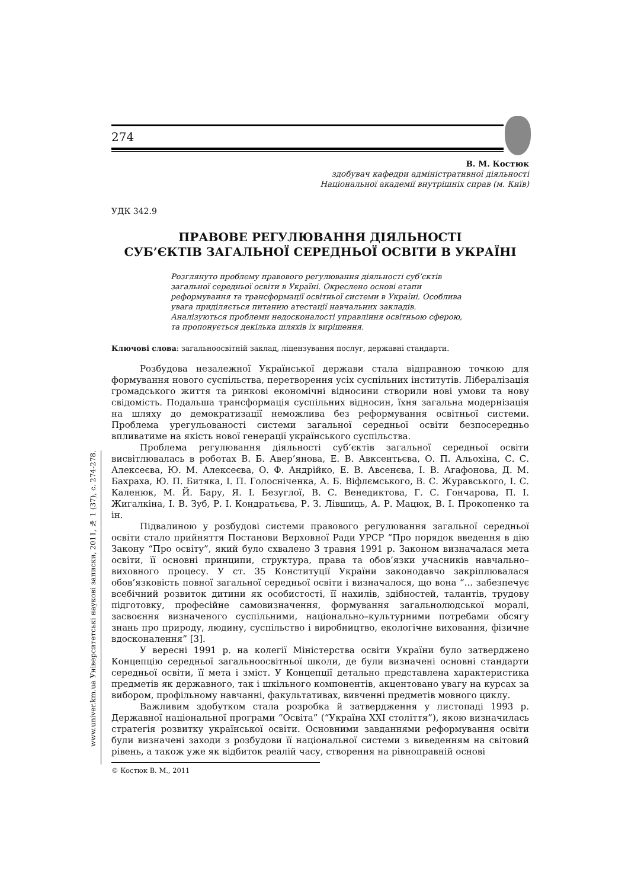274
www.univer.km.ua Університетські наукові записки, 2011, № 1 (37), с. 274-278.
В. М. Костюк
здобувач кафедри адміністративної діяльності
Національної академії внутрішніх справ (м. Київ)
УДК 342.9
ПРАВОВЕ РЕГУЛЮВАННЯ ДІЯЛЬНОСТІ
СУБ’ЄКТІВ ЗАГАЛЬНОЇ СЕРЕДНЬОЇ ОСВІТИ В УКРАЇНІ
Розглянуто проблему правового регулювання діяльності суб’єктів загальної середньої освіти в Україні. Окреслено основі етапи реформування та трансформації освітньої системи в Україні. Особлива увага приділяється питанню атестації навчальних закладів. Аналізуються проблеми недосконалості управління освітньою сферою, та пропонується декілька шляхів їх вирішення.
Ключові слова: загальноосвітній заклад, ліцензування послуг, державні стандарти.
Розбудова незалежної Української держави стала відправною точкою для формування нового суспільства, перетворення усіх суспільних інститутів. Лібералізація громадського життя та ринкові економічні відносини створили нові умови та нову свідомість. Подальша трансформація суспільних відносин, їхня загальна модернізація на шляху до демократизації неможлива без реформування освітньої системи. Проблема урегульованості системи загальної середньої освіти безпосередньо впливатиме на якість нової генерації українського суспільства.
Проблема регулювання діяльності суб’єктів загальної середньої освіти висвітлювалась в роботах В. Б. Авер’янова, Е. В. Авксентьєва, О. П. Альохіна, С. С. Алексеєва, Ю. М. Алексеєва, О. Ф. Андрійко, Е. В. Авсенєва, І. В. Агафонова, Д. М. Бахраха, Ю. П. Битяка, І. П. Голосніченка, А. Б. Віфлємського, В. С. Журавського, І. С. Каленюк, М. Й. Бару, Я. І. Безуглої, В. С. Венедиктова, Г. С. Гончарова, П. І. Жигалкіна, І. В. Зуб, Р. І. Кондратьєва, Р. З. Лівшиць, А. Р. Мацюк, В. І. Прокопенко та ін.
Підвалиною у розбудові системи правового регулювання загальної середньої освіти стало прийняття Постанови Верховної Ради УРСР “Про порядок введення в дію Закону “Про освіту”, який було схвалено 3 травня 1991 р. Законом визначалася мета освіти, її основні принципи, структура, права та обов’язки учасників навчально–виховного процесу. У ст. 35 Конституції України законодавчо закріплювалася обов’язковість повної загальної середньої освіти і визначалося, що вона “... забезпечує всебічний розвиток дитини як особистості, її нахилів, здібностей, талантів, трудову підготовку, професійне самовизначення, формування загальнолюдської моралі, засвоєння визначеного суспільними, національно–культурними потребами обсягу знань про природу, людину, суспільство і виробництво, екологічне виховання, фізичне вдосконалення” [3].
У вересні 1991 р. на колегії Міністерства освіти України було затверджено Концепцію середньої загальноосвітньої школи, де були визначені основні стандарти середньої освіти, її мета і зміст. У Концепції детально представлена характеристика предметів як державного, так і шкільного компонентів, акцентовано увагу на курсах за вибором, профільному навчанні, факультативах, вивченні предметів мовного циклу.
Важливим здобутком стала розробка й затвердження у листопаді 1993 р. Державної національної програми “Освіта” (“Україна XXI століття”), якою визначилась стратегія розвитку української освіти. Основними завданнями реформування освіти були визначені заходи з розбудови її національної системи з виведенням на світовий рівень, а також уже як відбиток реалій часу, створення на рівноправній основі
© Костюк В. М., 2011